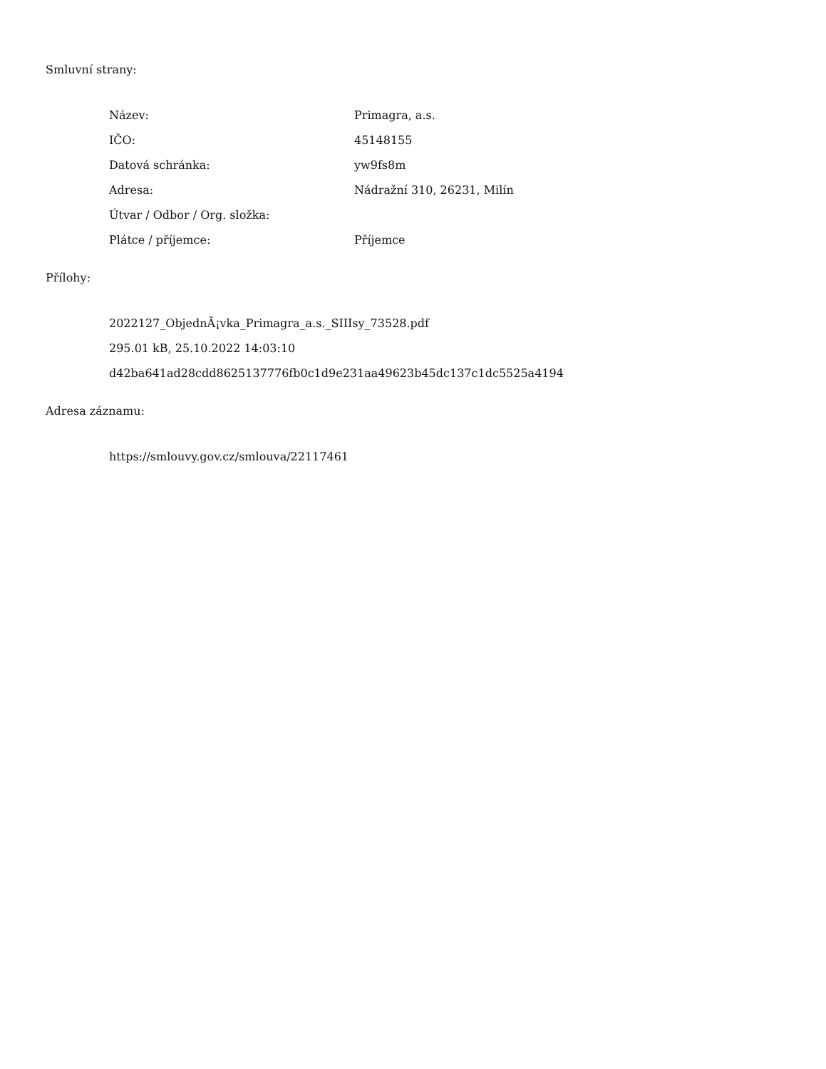Smluvní strany:
| Název: | Primagra, a.s. |
| IČO: | 45148155 |
| Datová schránka: | yw9fs8m |
| Adresa: | Nádražní 310, 26231, Milín |
| Útvar / Odbor / Org. složka: | |
| Plátce / příjemce: | Příjemce |
Přílohy:
2022127_ObjednÃ¡vka_Primagra_a.s._SIIIsy_73528.pdf
295.01 kB, 25.10.2022 14:03:10
d42ba641ad28cdd8625137776fb0c1d9e231aa49623b45dc137c1dc5525a4194
Adresa záznamu:
https://smlouvy.gov.cz/smlouva/22117461